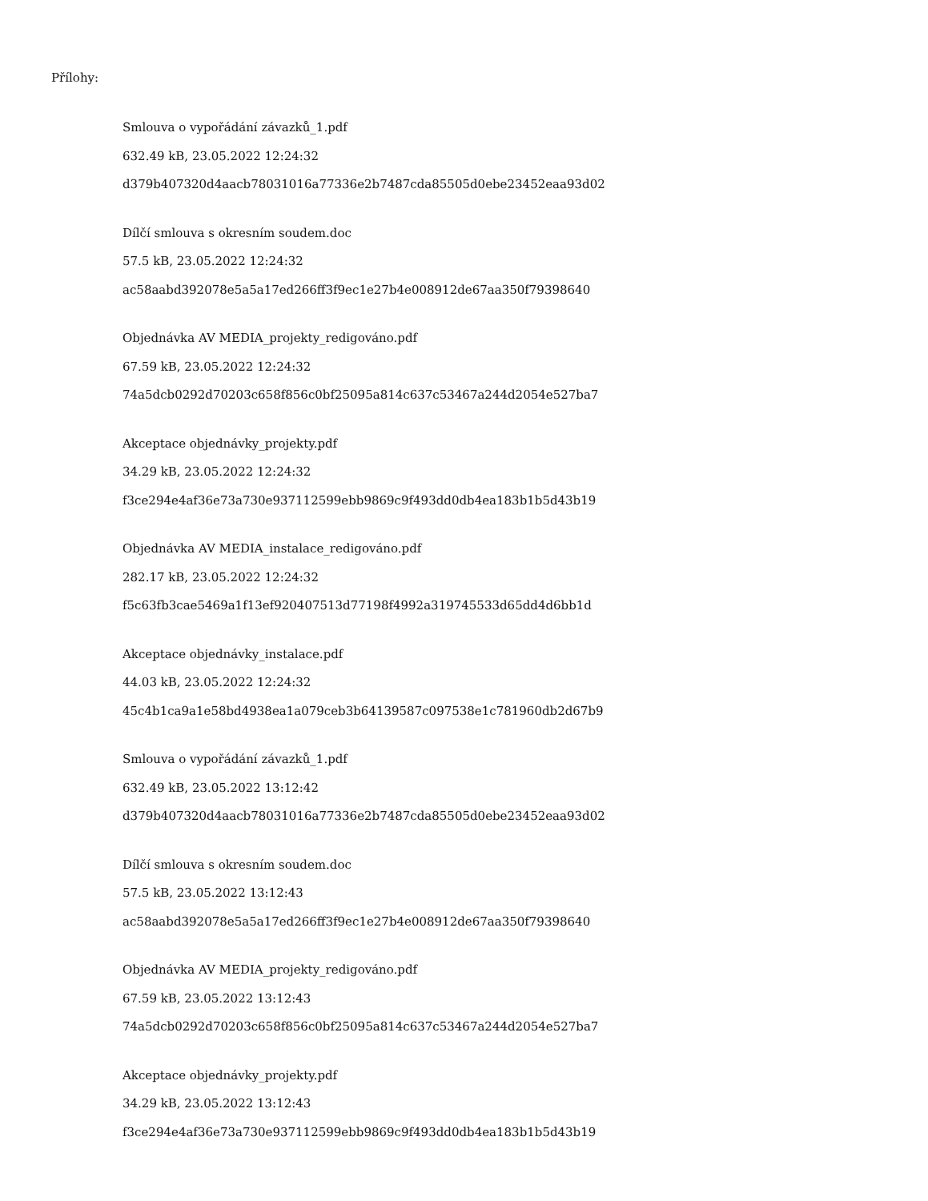Přílohy:
Smlouva o vypořádání závazků_1.pdf
632.49 kB, 23.05.2022 12:24:32
d379b407320d4aacb78031016a77336e2b7487cda85505d0ebe23452eaa93d02
Dílčí smlouva s okresním soudem.doc
57.5 kB, 23.05.2022 12:24:32
ac58aabd392078e5a5a17ed266ff3f9ec1e27b4e008912de67aa350f79398640
Objednávka AV MEDIA_projekty_redigováno.pdf
67.59 kB, 23.05.2022 12:24:32
74a5dcb0292d70203c658f856c0bf25095a814c637c53467a244d2054e527ba7
Akceptace objednávky_projekty.pdf
34.29 kB, 23.05.2022 12:24:32
f3ce294e4af36e73a730e937112599ebb9869c9f493dd0db4ea183b1b5d43b19
Objednávka AV MEDIA_instalace_redigováno.pdf
282.17 kB, 23.05.2022 12:24:32
f5c63fb3cae5469a1f13ef920407513d77198f4992a319745533d65dd4d6bb1d
Akceptace objednávky_instalace.pdf
44.03 kB, 23.05.2022 12:24:32
45c4b1ca9a1e58bd4938ea1a079ceb3b64139587c097538e1c781960db2d67b9
Smlouva o vypořádání závazků_1.pdf
632.49 kB, 23.05.2022 13:12:42
d379b407320d4aacb78031016a77336e2b7487cda85505d0ebe23452eaa93d02
Dílčí smlouva s okresním soudem.doc
57.5 kB, 23.05.2022 13:12:43
ac58aabd392078e5a5a17ed266ff3f9ec1e27b4e008912de67aa350f79398640
Objednávka AV MEDIA_projekty_redigováno.pdf
67.59 kB, 23.05.2022 13:12:43
74a5dcb0292d70203c658f856c0bf25095a814c637c53467a244d2054e527ba7
Akceptace objednávky_projekty.pdf
34.29 kB, 23.05.2022 13:12:43
f3ce294e4af36e73a730e937112599ebb9869c9f493dd0db4ea183b1b5d43b19